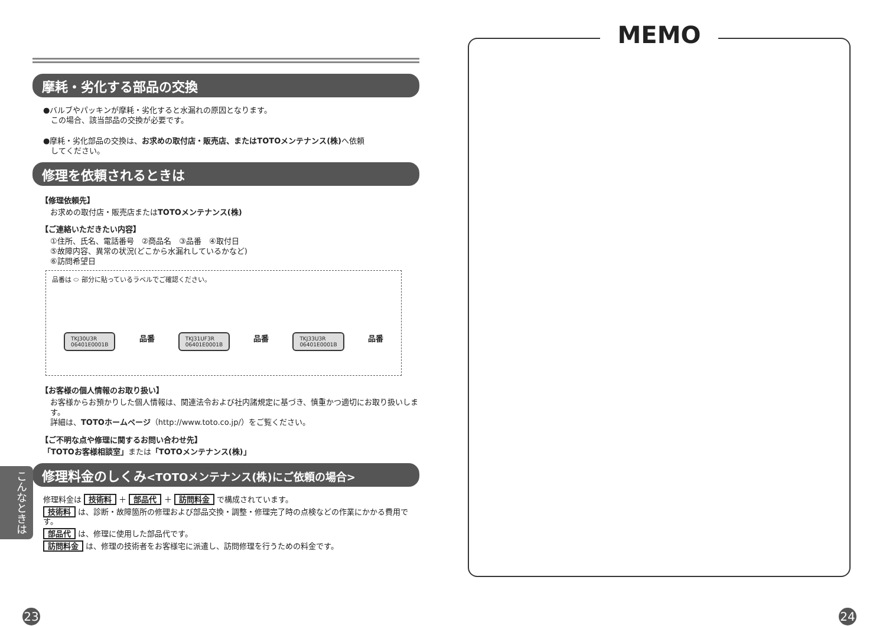摩耗・劣化する部品の交換
●バルブやパッキンが摩耗・劣化すると水漏れの原因となります。
　この場合、該当部品の交換が必要です。
●摩耗・劣化部品の交換は、お求めの取付店・販売店、またはTOTOメンテナンス(株) へ依頼
　してください。
修理を依頼されるときは
【修理依頼先】
お求めの取付店・販売店またはTOTOメンテナンス(株)
【ご連絡いただきたい内容】
①住所、氏名、電話番号　②商品名　③品番　④取付日
⑤故障内容、異常の状況(どこから水漏れしているかなど)
⑥訪問希望日
品番は ⬭ 部分に貼っているラベルでご確認ください。
TKJ30U3R
06401E0001B 品番 TKJ31UF3R
06401E0001B 品番 TKJ33U3R
06401E0001B 品番
【お客様の個人情報のお取り扱い】
お客様からお預かりした個人情報は、関連法令および社内諸規定に基づき、慎重かつ適切にお取り扱いします。
詳細は、TOTOホームページ（http://www.toto.co.jp/）をご覧ください。
【ご不明な点や修理に関するお問い合わせ先】
「TOTOお客様相談室」または「TOTOメンテナンス(株)」
修理料金のしくみ<TOTOメンテナンス(株)にご依頼の場合>
修理料金は 技術料 ＋ 部品代 ＋ 訪問料金 で構成されています。
技術料 は、診断・故障箇所の修理および部品交換・調整・修理完了時の点検などの作業にかかる費用です。
部品代 は、修理に使用した部品代です。
訪問料金 は、修理の技術者をお客様宅に派遣し、訪問修理を行うための料金です。
こんなときは
23
MEMO
24